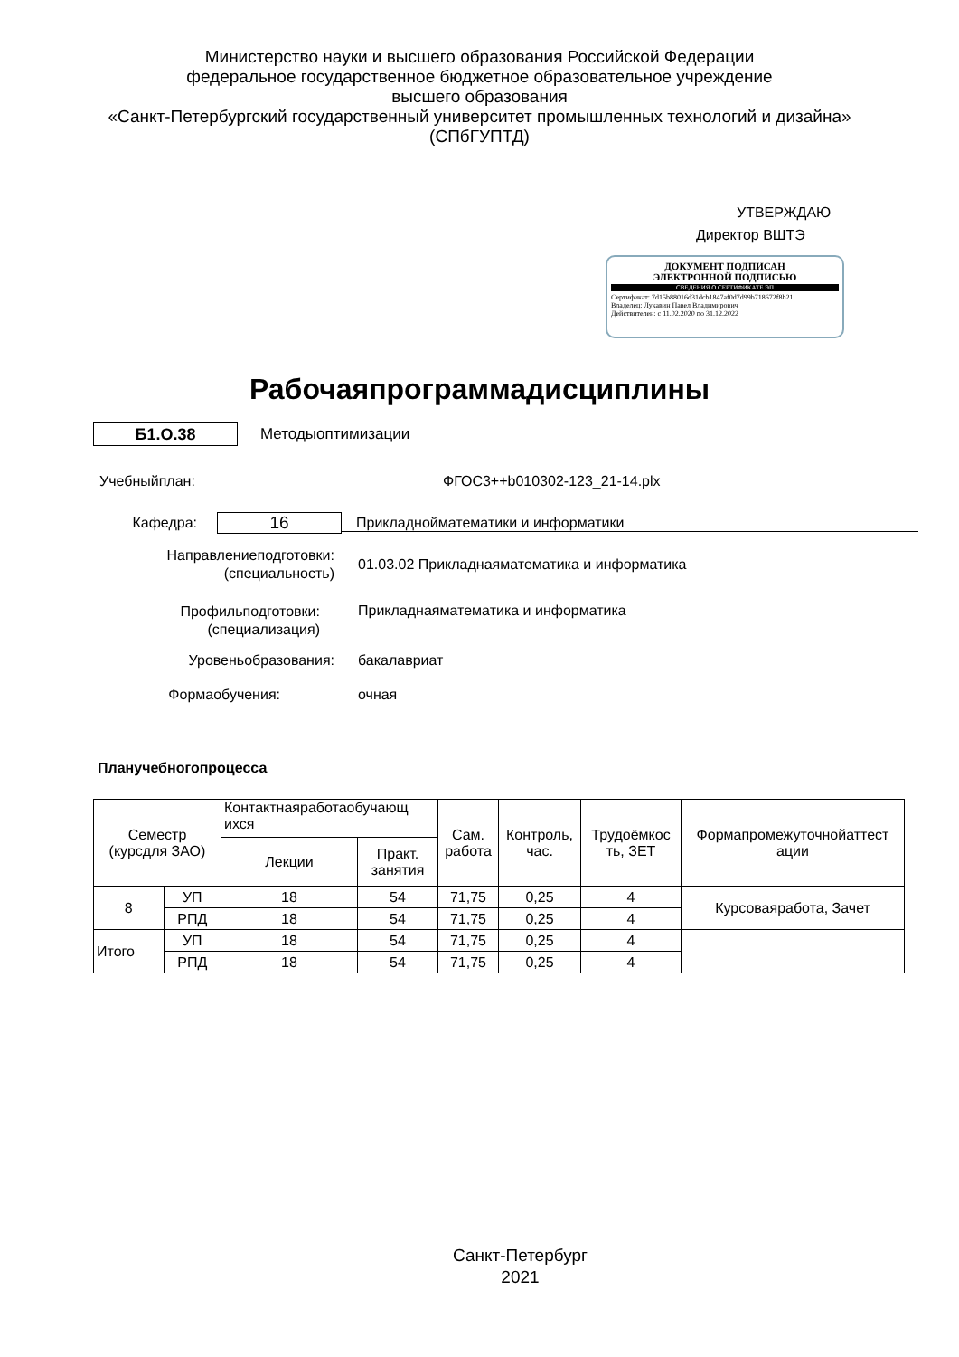Министерство науки и высшего образования Российской Федерации
федеральное государственное бюджетное образовательное учреждение
высшего образования
«Санкт-Петербургский государственный университет промышленных технологий и дизайна»
(СПбГУПТД)
УТВЕРЖДАЮ
Директор ВШТЭ
ДОКУМЕНТ ПОДПИСАН
ЭЛЕКТРОННОЙ ПОДПИСЬЮ
СВЕДЕНИЯ О СЕРТИФИКАТЕ ЭП
Сертификат: 7d15b88016d31dcb1847af0d7d99b718672f8b21
Владелец: Лукавин Павел Владимирович
Действителен: с 11.02.2020 по 31.12.2022
Рабочаяпрограммадисциплины
Б1.О.38
Методыоптимизации
Учебныйплан: ФГОС3++b010302-123_21-14.plx
Кафедра:
16
Прикладнойматематики и информатики
Направлениеподготовки:
(специальность)
01.03.02 Прикладнаяматематика и информатика
Профильподготовки:
(специализация)
Прикладнаяматематика и информатика
Уровеньобразования:
бакалавриат
Формаобучения:
очная
Планучебногопроцесса
| Семестр (курсдля ЗАО) | | Контактнаяработаобучающ ихся | | Сам. работа | Контроль, час. | Трудоёмкос ть, ЗЕТ | Формапромежуточнойаттест ации |
| --- | --- | --- | --- | --- | --- | --- | --- |
| | | Лекции | Практ. занятия | | | | |
| 8 | УП | 18 | 54 | 71,75 | 0,25 | 4 | Курсоваяработа, Зачет |
| | РПД | 18 | 54 | 71,75 | 0,25 | 4 | |
| Итого | УП | 18 | 54 | 71,75 | 0,25 | 4 | |
| | РПД | 18 | 54 | 71,75 | 0,25 | 4 | |
Санкт-Петербург
2021